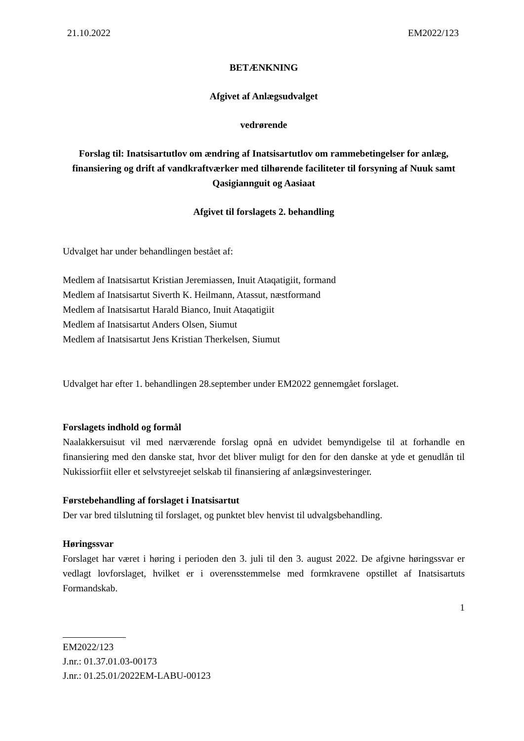21.10.2022 EM2022/123
BETÆNKNING
Afgivet af Anlægsudvalget
vedrørende
Forslag til: Inatsisartutlov om ændring af Inatsisartutlov om rammebetingelser for anlæg, finansiering og drift af vandkraftværker med tilhørende faciliteter til forsyning af Nuuk samt Qasigiannguit og Aasiaat
Afgivet til forslagets 2. behandling
Udvalget har under behandlingen bestået af:
Medlem af Inatsisartut Kristian Jeremiassen, Inuit Ataqatigiit, formand
Medlem af Inatsisartut Siverth K. Heilmann, Atassut, næstformand
Medlem af Inatsisartut Harald Bianco, Inuit Ataqatigiit
Medlem af Inatsisartut Anders Olsen, Siumut
Medlem af Inatsisartut Jens Kristian Therkelsen, Siumut
Udvalget har efter 1. behandlingen 28.september under EM2022 gennemgået forslaget.
Forslagets indhold og formål
Naalakkersuisut vil med nærværende forslag opnå en udvidet bemyndigelse til at forhandle en finansiering med den danske stat, hvor det bliver muligt for den for den danske at yde et genudlån til Nukissiorfiit eller et selvstyreejet selskab til finansiering af anlægsinvesteringer.
Førstebehandling af forslaget i Inatsisartut
Der var bred tilslutning til forslaget, og punktet blev henvist til udvalgsbehandling.
Høringssvar
Forslaget har været i høring i perioden den 3. juli til den 3. august 2022. De afgivne høringssvar er vedlagt lovforslaget, hvilket er i overensstemmelse med formkravene opstillet af Inatsisartuts Formandskab.
1
EM2022/123
J.nr.: 01.37.01.03-00173
J.nr.: 01.25.01/2022EM-LABU-00123